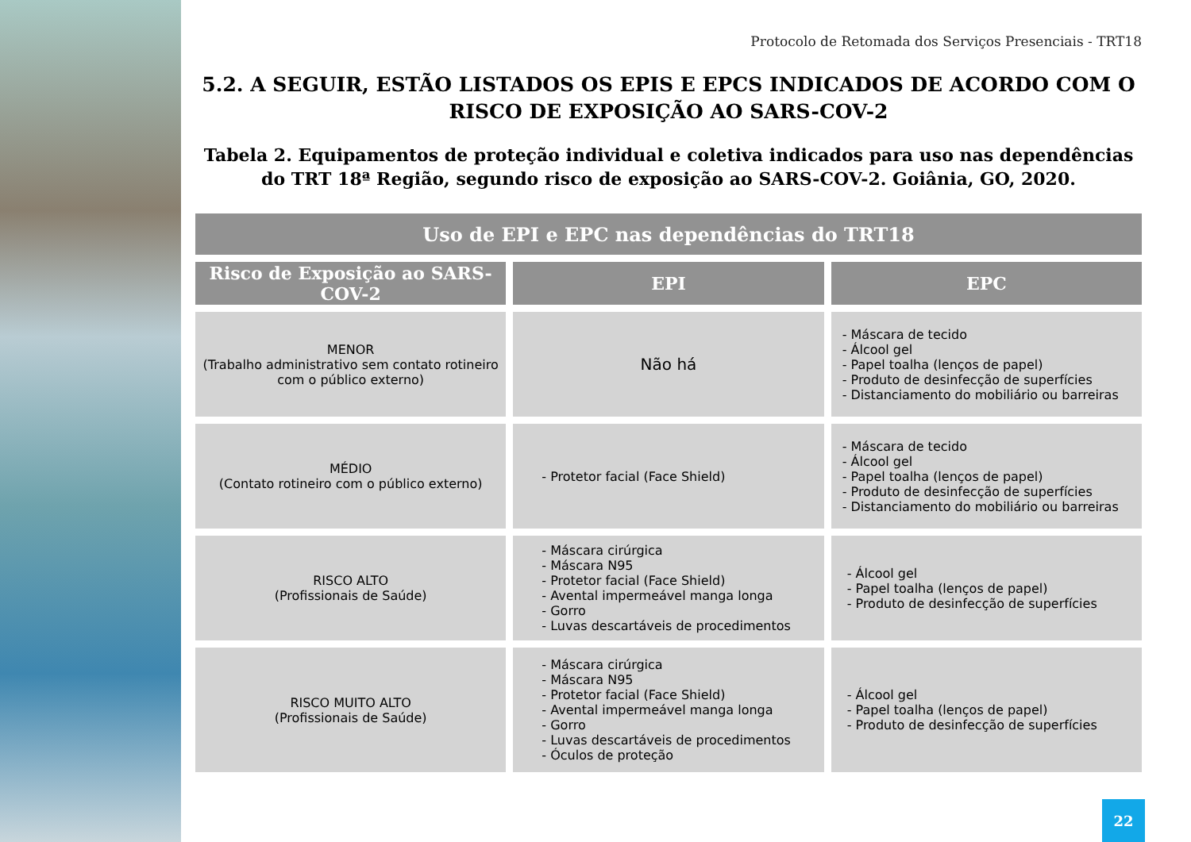Protocolo de Retomada dos Serviços Presenciais - TRT18
5.2. A SEGUIR, ESTÃO LISTADOS OS EPIS E EPCS INDICADOS DE ACORDO COM O RISCO DE EXPOSIÇÃO AO SARS-COV-2
Tabela 2. Equipamentos de proteção individual e coletiva indicados para uso nas dependências do TRT 18ª Região, segundo risco de exposição ao SARS-COV-2. Goiânia, GO, 2020.
| Uso de EPI e EPC nas dependências do TRT18 | | |
| --- | --- | --- |
| Risco de Exposição ao SARS-COV-2 | EPI | EPC |
| MENOR (Trabalho administrativo sem contato rotineiro com o público externo) | Não há | - Máscara de tecido - Álcool gel - Papel toalha (lenços de papel) - Produto de desinfecção de superfícies - Distanciamento do mobiliário ou barreiras |
| MÉDIO (Contato rotineiro com o público externo) | - Protetor facial (Face Shield) | - Máscara de tecido - Álcool gel - Papel toalha (lenços de papel) - Produto de desinfecção de superfícies - Distanciamento do mobiliário ou barreiras |
| RISCO ALTO (Profissionais de Saúde) | - Máscara cirúrgica - Máscara N95 - Protetor facial (Face Shield) - Avental impermeável manga longa - Gorro - Luvas descartáveis de procedimentos | - Álcool gel - Papel toalha (lenços de papel) - Produto de desinfecção de superfícies |
| RISCO MUITO ALTO (Profissionais de Saúde) | - Máscara cirúrgica - Máscara N95 - Protetor facial (Face Shield) - Avental impermeável manga longa - Gorro - Luvas descartáveis de procedimentos - Óculos de proteção | - Álcool gel - Papel toalha (lenços de papel) - Produto de desinfecção de superfícies |
22